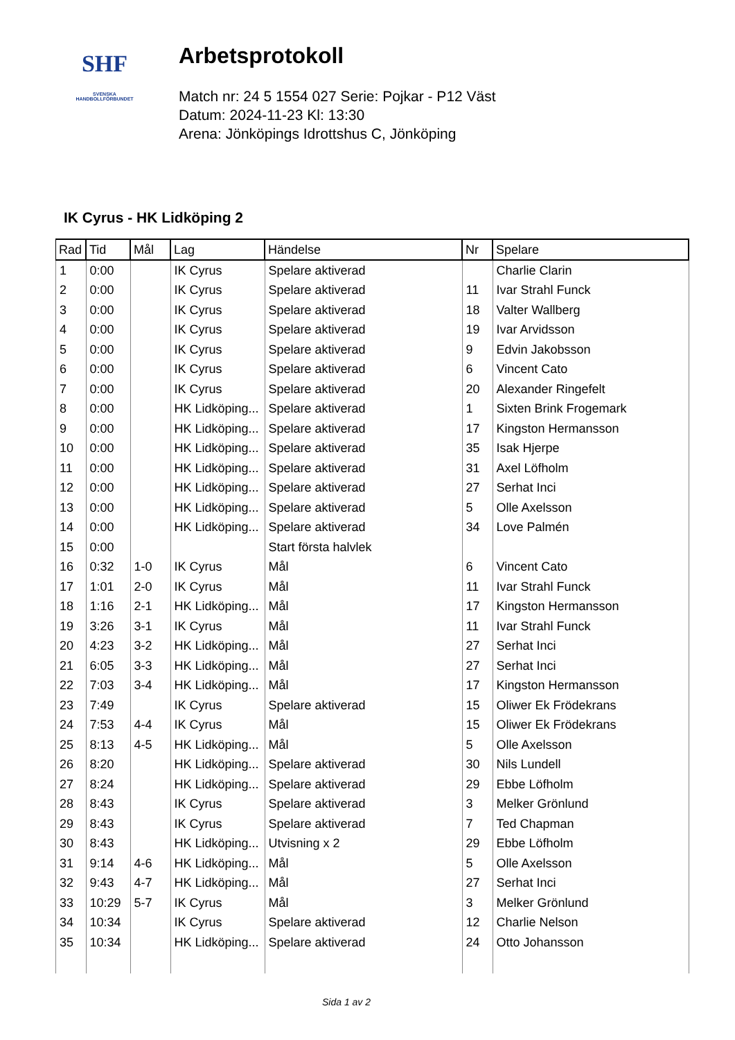SHF
SVENSKA
HANDBOLLFÖRBUNDET
Arbetsprotokoll
Match nr: 24 5 1554 027 Serie: Pojkar - P12 Väst
Datum: 2024-11-23 Kl: 13:30
Arena: Jönköpings Idrottshus C, Jönköping
IK Cyrus - HK Lidköping 2
| Rad | Tid | Mål | Lag | Händelse | Nr | Spelare |
| --- | --- | --- | --- | --- | --- | --- |
| 1 | 0:00 | | IK Cyrus | Spelare aktiverad | | Charlie Clarin |
| 2 | 0:00 | | IK Cyrus | Spelare aktiverad | 11 | Ivar Strahl Funck |
| 3 | 0:00 | | IK Cyrus | Spelare aktiverad | 18 | Valter Wallberg |
| 4 | 0:00 | | IK Cyrus | Spelare aktiverad | 19 | Ivar Arvidsson |
| 5 | 0:00 | | IK Cyrus | Spelare aktiverad | 9 | Edvin Jakobsson |
| 6 | 0:00 | | IK Cyrus | Spelare aktiverad | 6 | Vincent Cato |
| 7 | 0:00 | | IK Cyrus | Spelare aktiverad | 20 | Alexander Ringefelt |
| 8 | 0:00 | | HK Lidköping... | Spelare aktiverad | 1 | Sixten Brink Frogemark |
| 9 | 0:00 | | HK Lidköping... | Spelare aktiverad | 17 | Kingston Hermansson |
| 10 | 0:00 | | HK Lidköping... | Spelare aktiverad | 35 | Isak Hjerpe |
| 11 | 0:00 | | HK Lidköping... | Spelare aktiverad | 31 | Axel Löfholm |
| 12 | 0:00 | | HK Lidköping... | Spelare aktiverad | 27 | Serhat Inci |
| 13 | 0:00 | | HK Lidköping... | Spelare aktiverad | 5 | Olle Axelsson |
| 14 | 0:00 | | HK Lidköping... | Spelare aktiverad | 34 | Love Palmén |
| 15 | 0:00 | | | Start första halvlek | | |
| 16 | 0:32 | 1-0 | IK Cyrus | Mål | 6 | Vincent Cato |
| 17 | 1:01 | 2-0 | IK Cyrus | Mål | 11 | Ivar Strahl Funck |
| 18 | 1:16 | 2-1 | HK Lidköping... | Mål | 17 | Kingston Hermansson |
| 19 | 3:26 | 3-1 | IK Cyrus | Mål | 11 | Ivar Strahl Funck |
| 20 | 4:23 | 3-2 | HK Lidköping... | Mål | 27 | Serhat Inci |
| 21 | 6:05 | 3-3 | HK Lidköping... | Mål | 27 | Serhat Inci |
| 22 | 7:03 | 3-4 | HK Lidköping... | Mål | 17 | Kingston Hermansson |
| 23 | 7:49 | | IK Cyrus | Spelare aktiverad | 15 | Oliwer Ek Frödekrans |
| 24 | 7:53 | 4-4 | IK Cyrus | Mål | 15 | Oliwer Ek Frödekrans |
| 25 | 8:13 | 4-5 | HK Lidköping... | Mål | 5 | Olle Axelsson |
| 26 | 8:20 | | HK Lidköping... | Spelare aktiverad | 30 | Nils Lundell |
| 27 | 8:24 | | HK Lidköping... | Spelare aktiverad | 29 | Ebbe Löfholm |
| 28 | 8:43 | | IK Cyrus | Spelare aktiverad | 3 | Melker Grönlund |
| 29 | 8:43 | | IK Cyrus | Spelare aktiverad | 7 | Ted Chapman |
| 30 | 8:43 | | HK Lidköping... | Utvisning x 2 | 29 | Ebbe Löfholm |
| 31 | 9:14 | 4-6 | HK Lidköping... | Mål | 5 | Olle Axelsson |
| 32 | 9:43 | 4-7 | HK Lidköping... | Mål | 27 | Serhat Inci |
| 33 | 10:29 | 5-7 | IK Cyrus | Mål | 3 | Melker Grönlund |
| 34 | 10:34 | | IK Cyrus | Spelare aktiverad | 12 | Charlie Nelson |
| 35 | 10:34 | | HK Lidköping... | Spelare aktiverad | 24 | Otto Johansson |
Sida 1 av 2